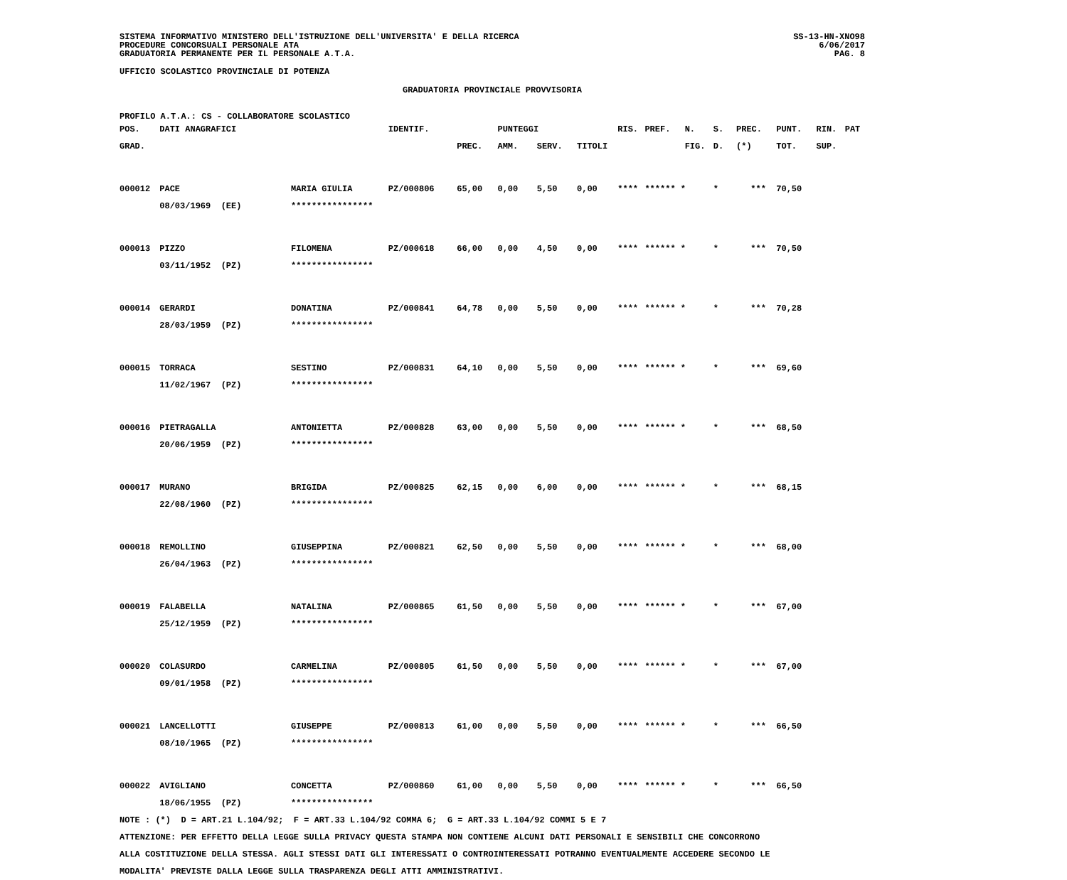SISTEMA INFORMATIVO MINISTERO DELL'ISTRUZIONE DELL'UNIVERSITA' E DELLA RICERCA
PROCEDURE CONCORSUALI PERSONALE ATA
GRADUATORIA PERMANENTE PER IL PERSONALE A.T.A.
SS-13-HN-XNO98
6/06/2017
PAG. 8
UFFICIO SCOLASTICO PROVINCIALE DI POTENZA
GRADUATORIA PROVINCIALE PROVVISORIA
PROFILO A.T.A.: CS - COLLABORATORE SCOLASTICO
| POS. | DATI ANAGRAFICI | | IDENTIF. | | PUNTEGGI | | | RIS. | PREF. | N. | S. | PREC. | PUNT. | RIN. | PAT |
| --- | --- | --- | --- | --- | --- | --- | --- | --- | --- | --- | --- | --- | --- | --- | --- |
| GRAD. | | | | PREC. | AMM. | SERV. | TITOLI | | | FIG. | D. | (*) | TOT. | SUP. | |
| 000012 | PACE | MARIA GIULIA | PZ/000806 | 65,00 | 0,00 | 5,50 | 0,00 | **** | ****** * | | * | *** | 70,50 | | |
| | 08/03/1969 (EE) | **************** | | | | | | | | | | | | | |
| 000013 | PIZZO | FILOMENA | PZ/000618 | 66,00 | 0,00 | 4,50 | 0,00 | **** | ****** * | | * | *** | 70,50 | | |
| | 03/11/1952 (PZ) | **************** | | | | | | | | | | | | | |
| 000014 | GERARDI | DONATINA | PZ/000841 | 64,78 | 0,00 | 5,50 | 0,00 | **** | ****** * | | * | *** | 70,28 | | |
| | 28/03/1959 (PZ) | **************** | | | | | | | | | | | | | |
| 000015 | TORRACA | SESTINO | PZ/000831 | 64,10 | 0,00 | 5,50 | 0,00 | **** | ****** * | | * | *** | 69,60 | | |
| | 11/02/1967 (PZ) | **************** | | | | | | | | | | | | | |
| 000016 | PIETRAGALLA | ANTONIETTA | PZ/000828 | 63,00 | 0,00 | 5,50 | 0,00 | **** | ****** * | | * | *** | 68,50 | | |
| | 20/06/1959 (PZ) | **************** | | | | | | | | | | | | | |
| 000017 | MURANO | BRIGIDA | PZ/000825 | 62,15 | 0,00 | 6,00 | 0,00 | **** | ****** * | | * | *** | 68,15 | | |
| | 22/08/1960 (PZ) | **************** | | | | | | | | | | | | | |
| 000018 | REMOLLINO | GIUSEPPINA | PZ/000821 | 62,50 | 0,00 | 5,50 | 0,00 | **** | ****** * | | * | *** | 68,00 | | |
| | 26/04/1963 (PZ) | **************** | | | | | | | | | | | | | |
| 000019 | FALABELLA | NATALINA | PZ/000865 | 61,50 | 0,00 | 5,50 | 0,00 | **** | ****** * | | * | *** | 67,00 | | |
| | 25/12/1959 (PZ) | **************** | | | | | | | | | | | | | |
| 000020 | COLASURDO | CARMELINA | PZ/000805 | 61,50 | 0,00 | 5,50 | 0,00 | **** | ****** * | | * | *** | 67,00 | | |
| | 09/01/1958 (PZ) | **************** | | | | | | | | | | | | | |
| 000021 | LANCELLOTTI | GIUSEPPE | PZ/000813 | 61,00 | 0,00 | 5,50 | 0,00 | **** | ****** * | | * | *** | 66,50 | | |
| | 08/10/1965 (PZ) | **************** | | | | | | | | | | | | | |
| 000022 | AVIGLIANO | CONCETTA | PZ/000860 | 61,00 | 0,00 | 5,50 | 0,00 | **** | ****** * | | * | *** | 66,50 | | |
| | 18/06/1955 (PZ) | **************** | | | | | | | | | | | | | |
NOTE : (*) D = ART.21 L.104/92; F = ART.33 L.104/92 COMMA 6; G = ART.33 L.104/92 COMMI 5 E 7 ATTENZIONE: PER EFFETTO DELLA LEGGE SULLA PRIVACY QUESTA STAMPA NON CONTIENE ALCUNI DATI PERSONALI E SENSIBILI CHE CONCORRONO ALLA COSTITUZIONE DELLA STESSA. AGLI STESSI DATI GLI INTERESSATI O CONTROINTERESSATI POTRANNO EVENTUALMENTE ACCEDERE SECONDO LE MODALITA' PREVISTE DALLA LEGGE SULLA TRASPARENZA DEGLI ATTI AMMINISTRATIVI.